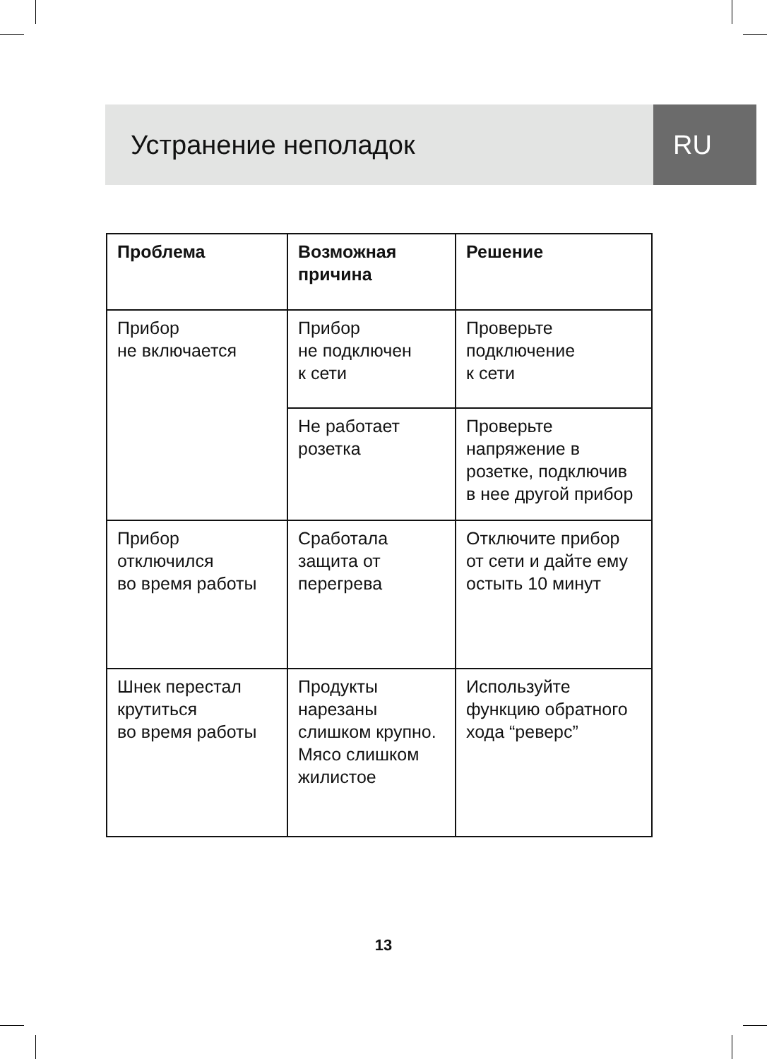Устранение неполадок RU
| Проблема | Возможная причина | Решение |
| --- | --- | --- |
| Прибор не включается | Прибор не подключен к сети | Проверьте подключение к сети |
| | Не работает розетка | Проверьте напряжение в розетке, подключив в нее другой прибор |
| Прибор отключился во время работы | Сработала защита от перегрева | Отключите прибор от сети и дайте ему остыть 10 минут |
| Шнек перестал крутиться во время работы | Продукты нарезаны слишком крупно. Мясо слишком жилистое | Используйте функцию обратного хода “реверс” |
13